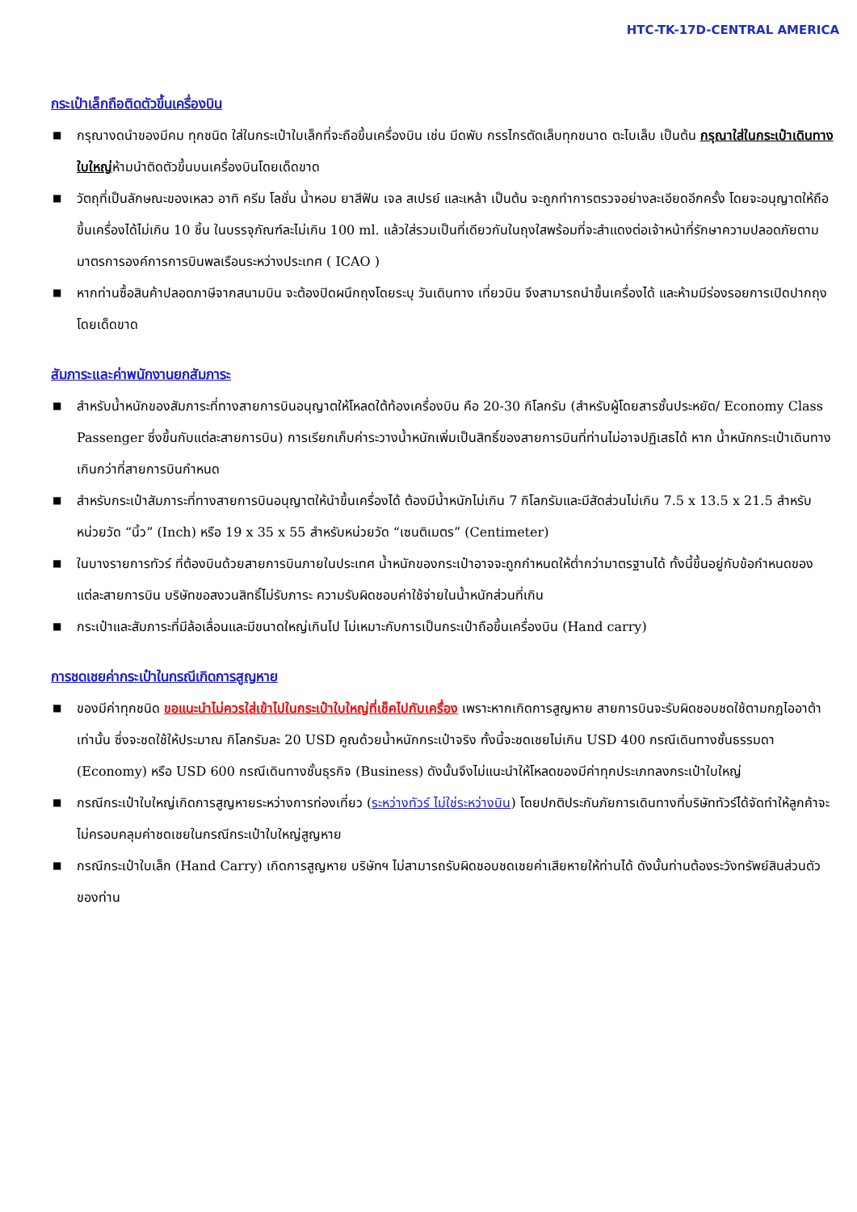HTC-TK-17D-CENTRAL AMERICA
กระเป๋าเล็กถือติดตัวขึ้นเครื่องบิน
■ กรุณางดนำของมีคม ทุกชนิด ใส่ในกระเป๋าใบเล็กที่จะถือขึ้นเครื่องบิน เช่น มีดพับ กรรไกรตัดเล็บทุกขนาด ตะไบเล็บ เป็นต้น กรุณาใส่ในกระเป๋าเดินทางใบใหญ่ห้ามนำติดตัวขึ้นบนเครื่องบินโดยเด็ดขาด
■ วัตถุที่เป็นลักษณะของเหลว อาทิ ครีม โลชั่น น้ำหอม ยาสีฟัน เจล สเปรย์ และเหล้า เป็นต้น จะถูกทำการตรวจอย่างละเอียดอีกครั้ง โดยจะอนุญาตให้ถือขึ้นเครื่องได้ไม่เกิน 10 ชิ้น ในบรรจุภัณฑ์ละไม่เกิน 100 ml. แล้วใส่รวมเป็นที่เดียวกันในถุงใสพร้อมที่จะสำแดงต่อเจ้าหน้าที่รักษาความปลอดภัยตามมาตรการองค์การการบินพลเรือนระหว่างประเทศ ( ICAO )
■ หากท่านซื้อสินค้าปลอดภาษีจากสนามบิน จะต้องปิดผนึกถุงโดยระบุ วันเดินทาง เที่ยวบิน จึงสามารถนำขึ้นเครื่องได้ และห้ามมีร่องรอยการเปิดปากถุงโดยเด็ดขาด
สัมภาระและค่าพนักงานยกสัมภาระ
■ สำหรับน้ำหนักของสัมภาระที่ทางสายการบินอนุญาตให้โหลดใต้ท้องเครื่องบิน คือ 20-30 กิโลกรัม (สำหรับผู้โดยสารชั้นประหยัด/ Economy Class Passenger ซึ่งขึ้นกับแต่ละสายการบิน) การเรียกเก็บค่าระวางน้ำหนักเพิ่มเป็นสิทธิ์ของสายการบินที่ท่านไม่อาจปฏิเสธได้ หาก น้ำหนักกระเป๋าเดินทางเกินกว่าที่สายการบินกำหนด
■ สำหรับกระเป๋าสัมภาระที่ทางสายการบินอนุญาตให้นำขึ้นเครื่องได้ ต้องมีน้ำหนักไม่เกิน 7 กิโลกรัมและมีสัดส่วนไม่เกิน 7.5 x 13.5 x 21.5 สำหรับหน่วยวัด “นิ้ว” (Inch) หรือ 19 x 35 x 55 สำหรับหน่วยวัด “เซนติเมตร” (Centimeter)
■ ในบางรายการทัวร์ ที่ต้องบินด้วยสายการบินภายในประเทศ น้ำหนักของกระเป๋าอาจจะถูกกำหนดให้ต่ำกว่ามาตรฐานได้ ทั้งนี้ขึ้นอยู่กับข้อกำหนดของแต่ละสายการบิน บริษัทขอสงวนสิทธิ์ไม่รับภาระ ความรับผิดชอบค่าใช้จ่ายในน้ำหนักส่วนที่เกิน
■ กระเป๋าและสัมภาระที่มีล้อเลื่อนและมีขนาดใหญ่เกินไป ไม่เหมาะกับการเป็นกระเป๋าถือขึ้นเครื่องบิน (Hand carry)
การชดเชยค่ากระเป๋าในกรณีเกิดการสูญหาย
■ ของมีค่าทุกชนิด ขอแนะนำไม่ควรใส่เข้าไปในกระเป๋าใบใหญ่ที่เช็คไปกับเครื่อง เพราะหากเกิดการสูญหาย สายการบินจะรับผิดชอบชดใช้ตามกฎไออาต้าเท่านั้น ซึ่งจะชดใช้ให้ประมาณ กิโลกรัมละ 20 USD คูณด้วยน้ำหนักกระเป๋าจริง ทั้งนี้จะชดเชยไม่เกิน USD 400 กรณีเดินทางชั้นธรรมดา (Economy) หรือ USD 600 กรณีเดินทางชั้นธุรกิจ (Business) ดังนั้นจึงไม่แนะนำให้โหลดของมีค่าทุกประเภทลงกระเป๋าใบใหญ่
■ กรณีกระเป๋าใบใหญ่เกิดการสูญหายระหว่างการท่องเที่ยว (ระหว่างทัวร์ ไม่ใช่ระหว่างบิน) โดยปกติประกันภัยการเดินทางที่บริษัททัวร์ได้จัดทำให้ลูกค้าจะไม่ครอบคลุมค่าชดเชยในกรณีกระเป๋าใบใหญ่สูญหาย
■ กรณีกระเป๋าใบเล็ก (Hand Carry) เกิดการสูญหาย บริษัทฯ ไม่สามารถรับผิดชอบชดเชยค่าเสียหายให้ท่านได้ ดังนั้นท่านต้องระวังทรัพย์สินส่วนตัวของท่าน